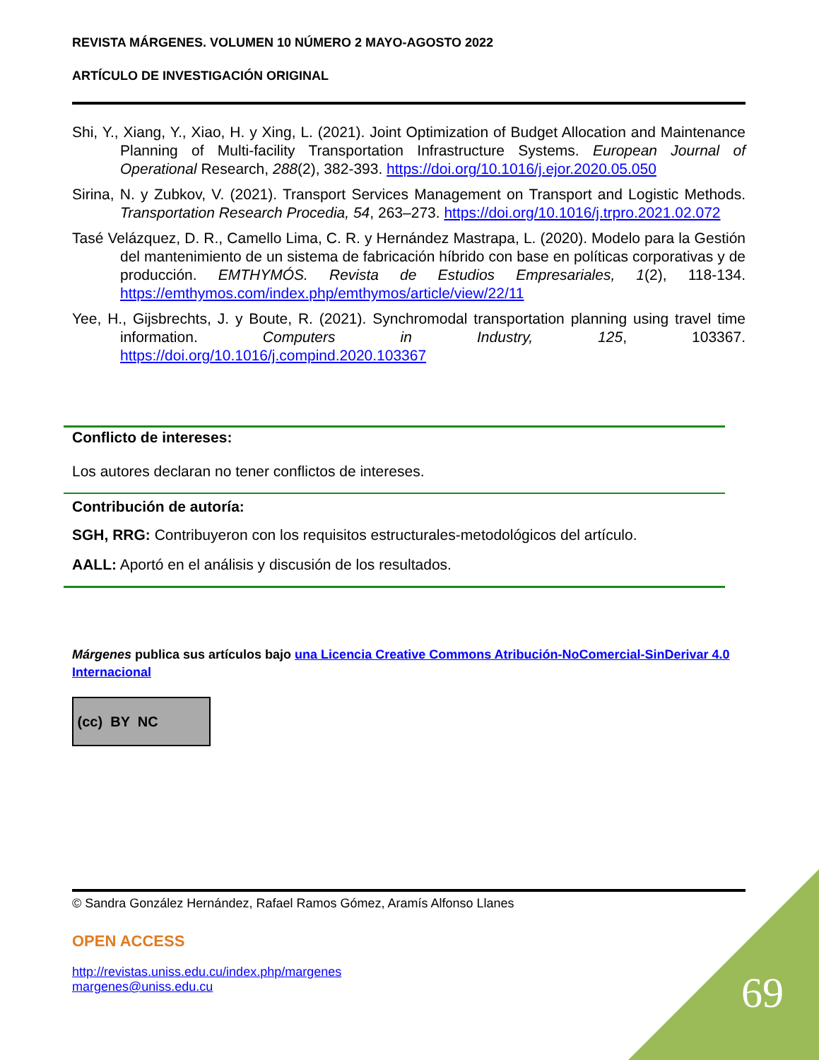REVISTA MÁRGENES. VOLUMEN 10 NÚMERO 2 MAYO-AGOSTO 2022
ARTÍCULO DE INVESTIGACIÓN ORIGINAL
Shi, Y., Xiang, Y., Xiao, H. y Xing, L. (2021). Joint Optimization of Budget Allocation and Maintenance Planning of Multi-facility Transportation Infrastructure Systems. European Journal of Operational Research, 288(2), 382-393. https://doi.org/10.1016/j.ejor.2020.05.050
Sirina, N. y Zubkov, V. (2021). Transport Services Management on Transport and Logistic Methods. Transportation Research Procedia, 54, 263–273. https://doi.org/10.1016/j.trpro.2021.02.072
Tasé Velázquez, D. R., Camello Lima, C. R. y Hernández Mastrapa, L. (2020). Modelo para la Gestión del mantenimiento de un sistema de fabricación híbrido con base en políticas corporativas y de producción. EMTHYMÓS. Revista de Estudios Empresariales, 1(2), 118-134. https://emthymos.com/index.php/emthymos/article/view/22/11
Yee, H., Gijsbrechts, J. y Boute, R. (2021). Synchromodal transportation planning using travel time information. Computers in Industry, 125, 103367. https://doi.org/10.1016/j.compind.2020.103367
Conflicto de intereses:
Los autores declaran no tener conflictos de intereses.
Contribución de autoría:
SGH, RRG: Contribuyeron con los requisitos estructurales-metodológicos del artículo.
AALL: Aportó en el análisis y discusión de los resultados.
Márgenes publica sus artículos bajo una Licencia Creative Commons Atribución-NoComercial-SinDerivar 4.0 Internacional
(cc) BY NC
© Sandra González Hernández, Rafael Ramos Gómez, Aramís Alfonso Llanes
OPEN ACCESS
http://revistas.uniss.edu.cu/index.php/margenes
margenes@uniss.edu.cu
69